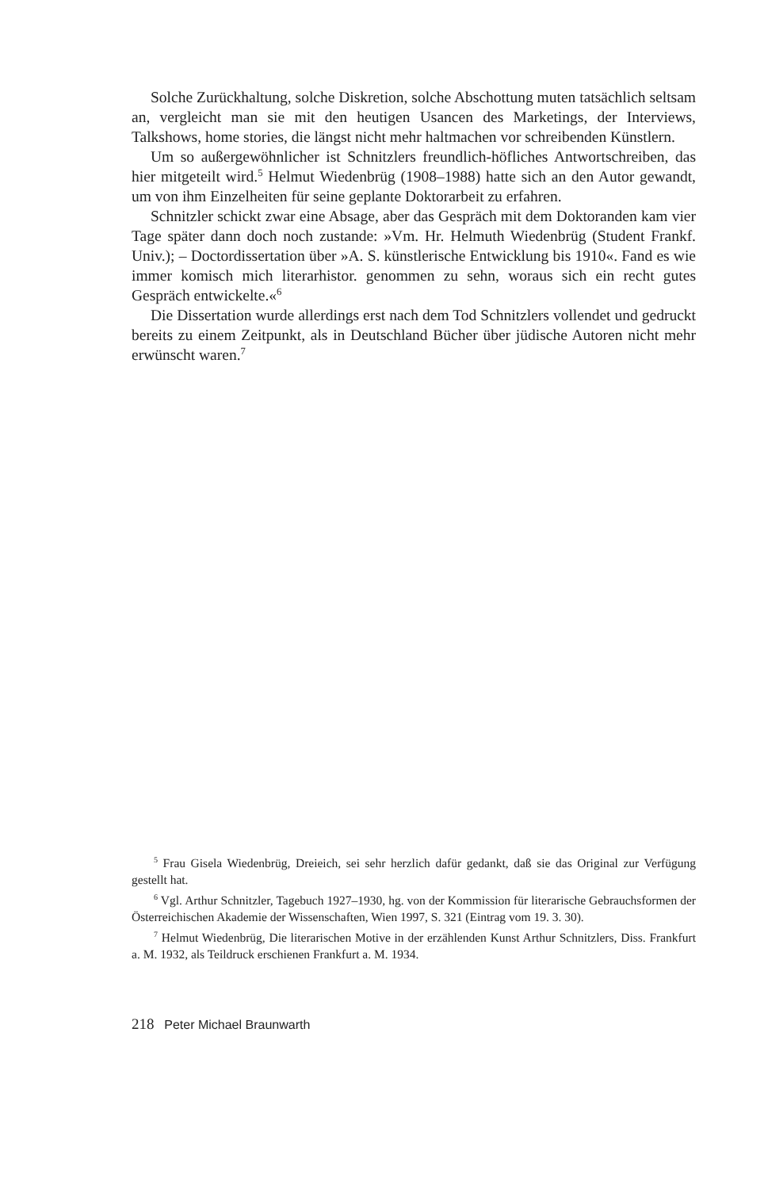Solche Zurückhaltung, solche Diskretion, solche Abschottung muten tatsächlich seltsam an, vergleicht man sie mit den heutigen Usancen des Marketings, der Interviews, Talkshows, home stories, die längst nicht mehr haltmachen vor schreibenden Künstlern.
Um so außergewöhnlicher ist Schnitzlers freundlich-höfliches Antwortschreiben, das hier mitgeteilt wird.<sup>5</sup> Helmut Wiedenbrüg (1908–1988) hatte sich an den Autor gewandt, um von ihm Einzelheiten für seine geplante Doktorarbeit zu erfahren.
Schnitzler schickt zwar eine Absage, aber das Gespräch mit dem Doktoranden kam vier Tage später dann doch noch zustande: »Vm. Hr. Helmuth Wiedenbrüg (Student Frankf. Univ.); – Doctordissertation über »A. S. künstlerische Entwicklung bis 1910«. Fand es wie immer komisch mich literarhistor. genommen zu sehn, woraus sich ein recht gutes Gespräch entwickelte.«<sup>6</sup>
Die Dissertation wurde allerdings erst nach dem Tod Schnitzlers vollendet und gedruckt bereits zu einem Zeitpunkt, als in Deutschland Bücher über jüdische Autoren nicht mehr erwünscht waren.<sup>7</sup>
<sup>5</sup> Frau Gisela Wiedenbrüg, Dreieich, sei sehr herzlich dafür gedankt, daß sie das Original zur Verfügung gestellt hat.
<sup>6</sup> Vgl. Arthur Schnitzler, Tagebuch 1927–1930, hg. von der Kommission für literarische Gebrauchsformen der Österreichischen Akademie der Wissenschaften, Wien 1997, S. 321 (Eintrag vom 19. 3. 30).
<sup>7</sup> Helmut Wiedenbrüg, Die literarischen Motive in der erzählenden Kunst Arthur Schnitzlers, Diss. Frankfurt a. M. 1932, als Teildruck erschienen Frankfurt a. M. 1934.
218 Peter Michael Braunwarth